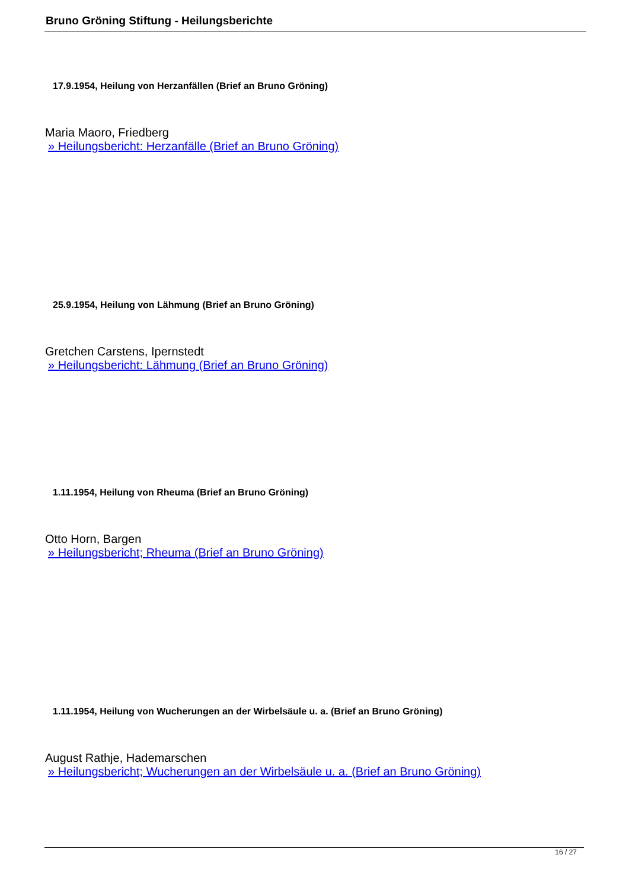Bruno Gröning Stiftung - Heilungsberichte
17.9.1954, Heilung von Herzanfällen (Brief an Bruno Gröning)
Maria Maoro, Friedberg
» Heilungsbericht: Herzanfälle (Brief an Bruno Gröning)
25.9.1954, Heilung von Lähmung (Brief an Bruno Gröning)
Gretchen Carstens, Ipernstedt
» Heilungsbericht: Lähmung (Brief an Bruno Gröning)
1.11.1954, Heilung von Rheuma (Brief an Bruno Gröning)
Otto Horn, Bargen
» Heilungsbericht; Rheuma (Brief an Bruno Gröning)
1.11.1954, Heilung von Wucherungen an der Wirbelsäule u. a. (Brief an Bruno Gröning)
August Rathje, Hademarschen
» Heilungsbericht; Wucherungen an der Wirbelsäule u. a. (Brief an Bruno Gröning)
16 / 27